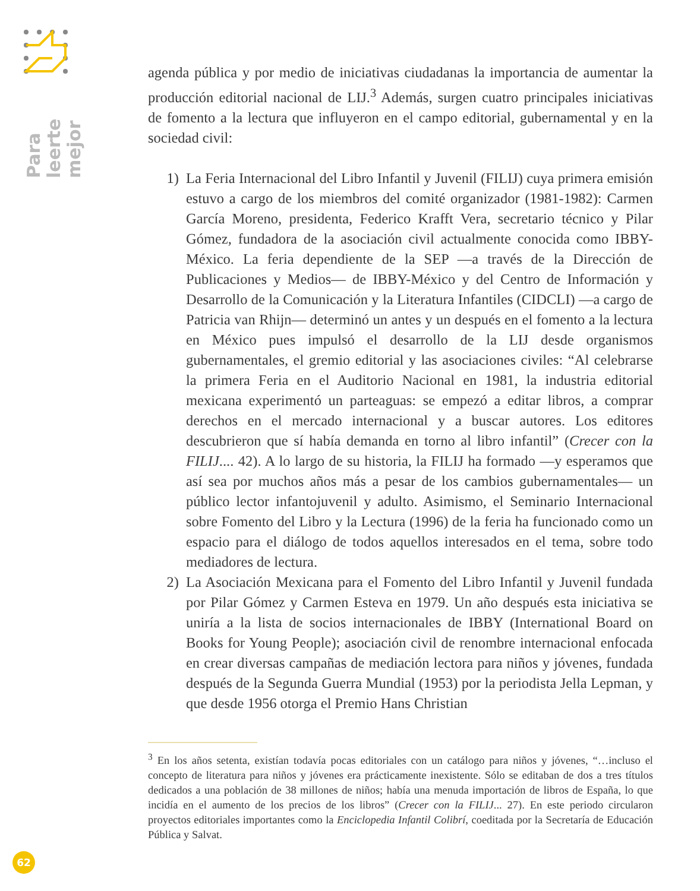Para leerte
mejor
agenda pública y por medio de iniciativas ciudadanas la importancia de aumentar la producción editorial nacional de LIJ.<sup>3</sup> Además, surgen cuatro principales iniciativas de fomento a la lectura que influyeron en el campo editorial, gubernamental y en la sociedad civil:
1) La Feria Internacional del Libro Infantil y Juvenil (FILIJ) cuya primera emisión estuvo a cargo de los miembros del comité organizador (1981-1982): Carmen García Moreno, presidenta, Federico Krafft Vera, secretario técnico y Pilar Gómez, fundadora de la asociación civil actualmente conocida como IBBY-México. La feria dependiente de la SEP —a través de la Dirección de Publicaciones y Medios— de IBBY-México y del Centro de Información y Desarrollo de la Comunicación y la Literatura Infantiles (CIDCLI) —a cargo de Patricia van Rhijn— determinó un antes y un después en el fomento a la lectura en México pues impulsó el desarrollo de la LIJ desde organismos gubernamentales, el gremio editorial y las asociaciones civiles: “Al celebrarse la primera Feria en el Auditorio Nacional en 1981, la industria editorial mexicana experimentó un parteaguas: se empezó a editar libros, a comprar derechos en el mercado internacional y a buscar autores. Los editores descubrieron que sí había demanda en torno al libro infantil” (Crecer con la FILIJ.... 42). A lo largo de su historia, la FILIJ ha formado —y esperamos que así sea por muchos años más a pesar de los cambios gubernamentales— un público lector infantojuvenil y adulto. Asimismo, el Seminario Internacional sobre Fomento del Libro y la Lectura (1996) de la feria ha funcionado como un espacio para el diálogo de todos aquellos interesados en el tema, sobre todo mediadores de lectura.
2) La Asociación Mexicana para el Fomento del Libro Infantil y Juvenil fundada por Pilar Gómez y Carmen Esteva en 1979. Un año después esta iniciativa se uniría a la lista de socios internacionales de IBBY (International Board on Books for Young People); asociación civil de renombre internacional enfocada en crear diversas campañas de mediación lectora para niños y jóvenes, fundada después de la Segunda Guerra Mundial (1953) por la periodista Jella Lepman, y que desde 1956 otorga el Premio Hans Christian
<sup>3</sup> En los años setenta, existían todavía pocas editoriales con un catálogo para niños y jóvenes, “…incluso el concepto de literatura para niños y jóvenes era prácticamente inexistente. Sólo se editaban de dos a tres títulos dedicados a una población de 38 millones de niños; había una menuda importación de libros de España, lo que incidía en el aumento de los precios de los libros” (Crecer con la FILIJ... 27). En este periodo circularon proyectos editoriales importantes como la Enciclopedia Infantil Colibrí, coeditada por la Secretaría de Educación Pública y Salvat.
62